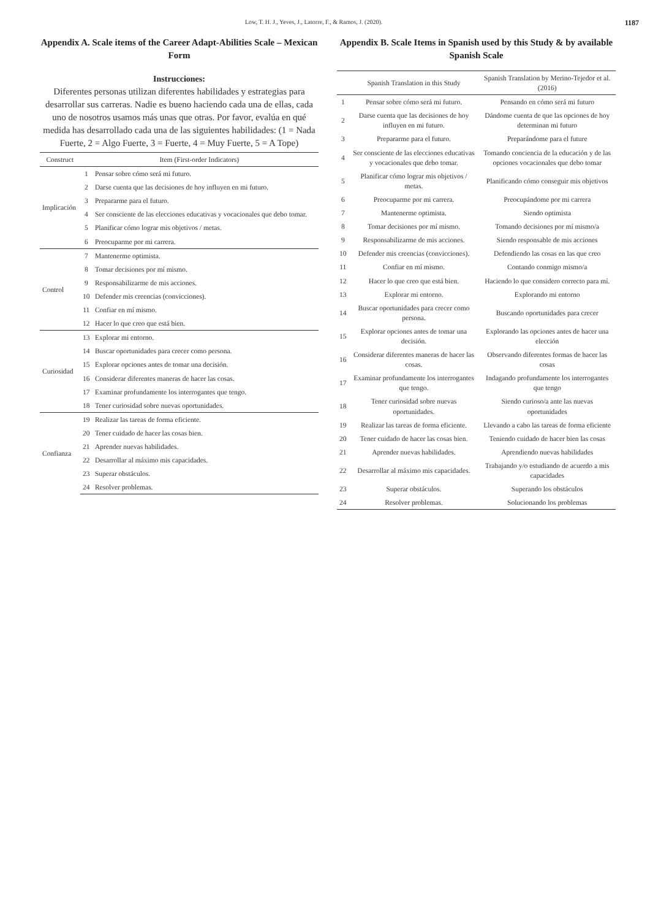Low, T. H. J., Yeves, J., Latorre, F., & Ramos, J. (2020). 1187
Appendix A. Scale items of the Career Adapt-Abilities Scale – Mexican Form
Instrucciones:
Diferentes personas utilizan diferentes habilidades y estrategias para desarrollar sus carreras. Nadie es bueno haciendo cada una de ellas, cada uno de nosotros usamos más unas que otras. Por favor, evalúa en qué medida has desarrollado cada una de las siguientes habilidades: (1 = Nada Fuerte, 2 = Algo Fuerte, 3 = Fuerte, 4 = Muy Fuerte, 5 = A Tope)
| Construct | Item (First-order Indicators) | |
| --- | --- | --- |
| Implicación | 1 | Pensar sobre cómo será mi futuro. |
| | 2 | Darse cuenta que las decisiones de hoy influyen en mi futuro. |
| | 3 | Prepararme para el futuro. |
| | 4 | Ser consciente de las elecciones educativas y vocacionales que debo tomar. |
| | 5 | Planificar cómo lograr mis objetivos / metas. |
| | 6 | Preocuparme por mi carrera. |
| Control | 7 | Mantenerme optimista. |
| | 8 | Tomar decisiones por mí mismo. |
| | 9 | Responsabilizarme de mis acciones. |
| | 10 | Defender mis creencias (convicciones). |
| | 11 | Confiar en mí mismo. |
| | 12 | Hacer lo que creo que está bien. |
| Curiosidad | 13 | Explorar mi entorno. |
| | 14 | Buscar oportunidades para crecer como persona. |
| | 15 | Explorar opciones antes de tomar una decisión. |
| | 16 | Considerar diferentes maneras de hacer las cosas. |
| | 17 | Examinar profundamente los interrogantes que tengo. |
| | 18 | Tener curiosidad sobre nuevas oportunidades. |
| Confianza | 19 | Realizar las tareas de forma eficiente. |
| | 20 | Tener cuidado de hacer las cosas bien. |
| | 21 | Aprender nuevas habilidades. |
| | 22 | Desarrollar al máximo mis capacidades. |
| | 23 | Superar obstáculos. |
| | 24 | Resolver problemas. |
Appendix B. Scale Items in Spanish used by this Study & by available Spanish Scale
| | Spanish Translation in this Study | Spanish Translation by Merino-Tejedor et al. (2016) |
| --- | --- | --- |
| 1 | Pensar sobre cómo será mi futuro. | Pensando en cómo será mi futuro |
| 2 | Darse cuenta que las decisiones de hoy influyen en mi futuro. | Dándome cuenta de que las opciones de hoy determinan mi futuro |
| 3 | Prepararme para el futuro. | Preparándome para el future |
| 4 | Ser consciente de las elecciones educativas y vocacionales que debo tomar. | Tomando conciencia de la educación y de las opciones vocacionales que debo tomar |
| 5 | Planificar cómo lograr mis objetivos / metas. | Planificando cómo conseguir mis objetivos |
| 6 | Preocuparme por mi carrera. | Preocupándome por mi carrera |
| 7 | Mantenerme optimista. | Siendo optimista |
| 8 | Tomar decisiones por mí mismo. | Tomando decisiones por mí mismo/a |
| 9 | Responsabilizarme de mis acciones. | Siendo responsable de mis acciones |
| 10 | Defender mis creencias (convicciones). | Defendiendo las cosas en las que creo |
| 11 | Confiar en mí mismo. | Contando conmigo mismo/a |
| 12 | Hacer lo que creo que está bien. | Haciendo lo que considero correcto para mí. |
| 13 | Explorar mi entorno. | Explorando mi entorno |
| 14 | Buscar oportunidades para crecer como persona. | Buscando oportunidades para crecer |
| 15 | Explorar opciones antes de tomar una decisión. | Explorando las opciones antes de hacer una elección |
| 16 | Considerar diferentes maneras de hacer las cosas. | Observando diferentes formas de hacer las cosas |
| 17 | Examinar profundamente los interrogantes que tengo. | Indagando profundamente los interrogantes que tengo |
| 18 | Tener curiosidad sobre nuevas oportunidades. | Siendo curioso/a ante las nuevas oportunidades |
| 19 | Realizar las tareas de forma eficiente. | Llevando a cabo las tareas de forma eficiente |
| 20 | Tener cuidado de hacer las cosas bien. | Teniendo cuidado de hacer bien las cosas |
| 21 | Aprender nuevas habilidades. | Aprendiendo nuevas habilidades |
| 22 | Desarrollar al máximo mis capacidades. | Trabajando y/o estudiando de acuerdo a mis capacidades |
| 23 | Superar obstáculos. | Superando los obstáculos |
| 24 | Resolver problemas. | Solucionando los problemas |